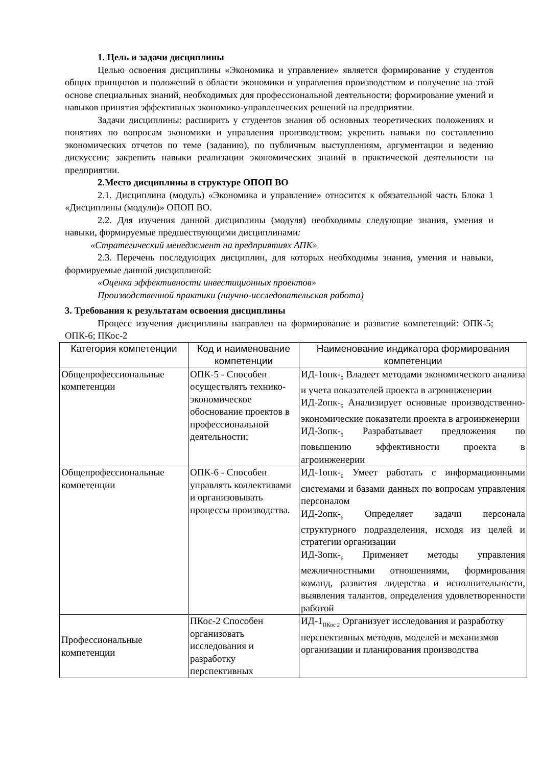1. Цель и задачи дисциплины
Целью освоения дисциплины «Экономика и управление» является формирование у студентов общих принципов и положений в области экономики и управления производством и получение на этой основе специальных знаний, необходимых для профессиональной деятельности; формирование умений и навыков принятия эффективных экономико-управленческих решений на предприятии.
Задачи дисциплины: расширить у студентов знания об основных теоретических положениях и понятиях по вопросам экономики и управления производством; укрепить навыки по составлению экономических отчетов по теме (заданию), по публичным выступлениям, аргументации и ведению дискуссии; закрепить навыки реализации экономических знаний в практической деятельности на предприятии.
2.Место дисциплины в структуре ОПОП ВО
2.1. Дисциплина (модуль) «Экономика и управление» относится к обязательной часть Блока 1 «Дисциплины (модули)» ОПОП ВО.
2.2. Для изучения данной дисциплины (модуля) необходимы следующие знания, умения и навыки, формируемые предшествующими дисциплинами:
«Стратегический менеджмент на предприятиях АПК»
2.3. Перечень последующих дисциплин, для которых необходимы знания, умения и навыки, формируемые данной дисциплиной:
«Оценка эффективности инвестиционных проектов»
Производственной практики (научно-исследовательская работа)
3. Требования к результатам освоения дисциплины
Процесс изучения дисциплины направлен на формирование и развитие компетенций: ОПК-5; ОПК-6; ПКос-2
| Категория компетенции | Код и наименование компетенции | Наименование индикатора формирования компетенции |
| --- | --- | --- |
| Общепрофессиональные компетенции | ОПК-5 - Способен осуществлять технико-экономическое обоснование проектов в профессиональной деятельности; | ИД-1опк-<sub>5</sub> Владеет методами экономического анализа и учета показателей проекта в агроинженерии ИД-2опк-<sub>5</sub> Анализирует основные производственно-экономические показатели проекта в агроинженерии ИД-3опк-<sub>5</sub> Разрабатывает предложения по повышению эффективности проекта в агроинженерии |
| Общепрофессиональные компетенции | ОПК-6 - Способен управлять коллективами и организовывать процессы производства. | ИД-1опк-<sub>6</sub> Умеет работать с информационными системами и базами данных по вопросам управления персоналом ИД-2опк-<sub>6</sub> Определяет задачи персонала структурного подразделения, исходя из целей и стратегии организации ИД-3опк-<sub>6</sub> Применяет методы управления межличностными отношениями, формирования команд, развития лидерства и исполнительности, выявления талантов, определения удовлетворенности работой |
| Профессиональные компетенции | ПКос-2 Способен организовать исследования и разработку перспективных | ИД-1<sub>ПКос 2</sub> Организует исследования и разработку перспективных методов, моделей и механизмов организации и планирования производства |